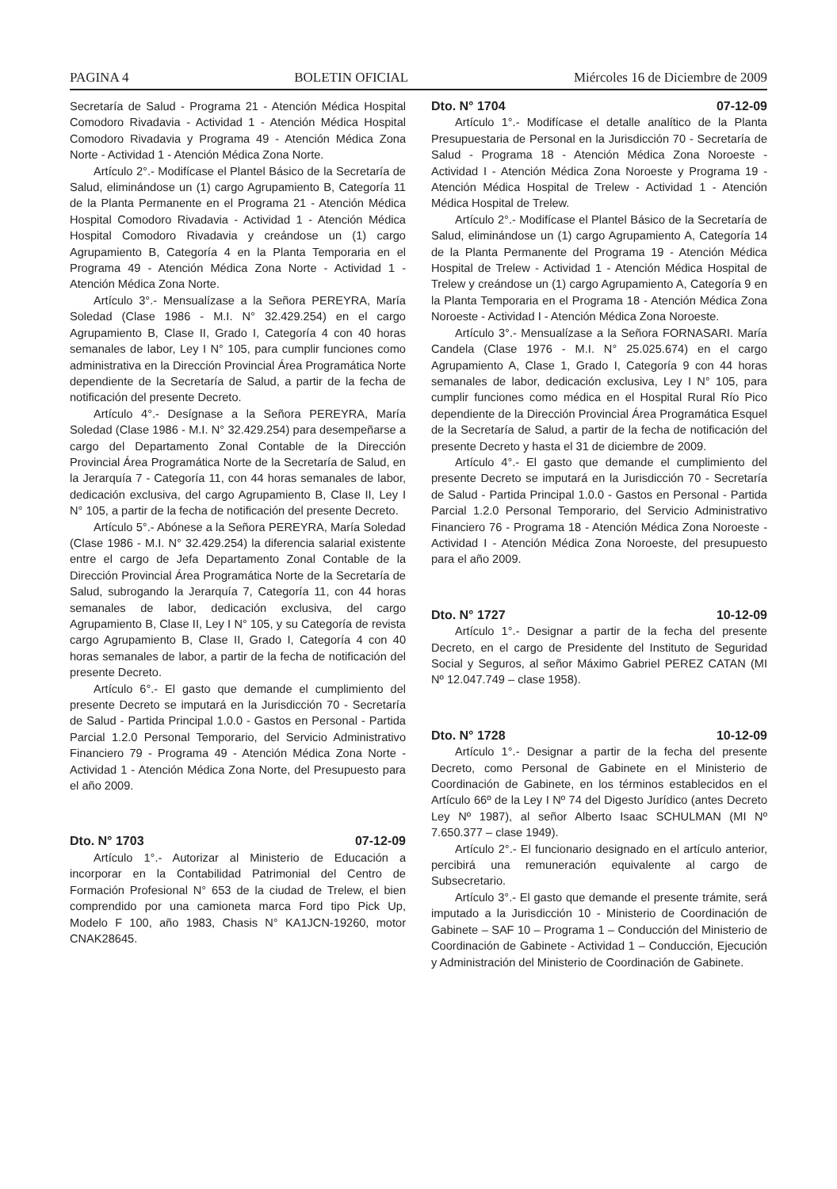PAGINA 4 BOLETIN OFICIAL Miércoles 16 de Diciembre de 2009
Secretaría de Salud - Programa 21 - Atención Médica Hospital Comodoro Rivadavia - Actividad 1 - Atención Médica Hospital Comodoro Rivadavia y Programa 49 - Atención Médica Zona Norte - Actividad 1 - Atención Médica Zona Norte.
Artículo 2°.- Modifícase el Plantel Básico de la Secretaría de Salud, eliminándose un (1) cargo Agrupamiento B, Categoría 11 de la Planta Permanente en el Programa 21 - Atención Médica Hospital Comodoro Rivadavia - Actividad 1 - Atención Médica Hospital Comodoro Rivadavia y creándose un (1) cargo Agrupamiento B, Categoría 4 en la Planta Temporaria en el Programa 49 - Atención Médica Zona Norte - Actividad 1 - Atención Médica Zona Norte.
Artículo 3°.- Mensualízase a la Señora PEREYRA, María Soledad (Clase 1986 - M.I. N° 32.429.254) en el cargo Agrupamiento B, Clase II, Grado I, Categoría 4 con 40 horas semanales de labor, Ley I N° 105, para cumplir funciones como administrativa en la Dirección Provincial Área Programática Norte dependiente de la Secretaría de Salud, a partir de la fecha de notificación del presente Decreto.
Artículo 4°.- Desígnase a la Señora PEREYRA, María Soledad (Clase 1986 - M.I. N° 32.429.254) para desempeñarse a cargo del Departamento Zonal Contable de la Dirección Provincial Área Programática Norte de la Secretaría de Salud, en la Jerarquía 7 - Categoría 11, con 44 horas semanales de labor, dedicación exclusiva, del cargo Agrupamiento B, Clase II, Ley I N° 105, a partir de la fecha de notificación del presente Decreto.
Artículo 5°.- Abónese a la Señora PEREYRA, María Soledad (Clase 1986 - M.I. N° 32.429.254) la diferencia salarial existente entre el cargo de Jefa Departamento Zonal Contable de la Dirección Provincial Área Programática Norte de la Secretaría de Salud, subrogando la Jerarquía 7, Categoría 11, con 44 horas semanales de labor, dedicación exclusiva, del cargo Agrupamiento B, Clase II, Ley I N° 105, y su Categoría de revista cargo Agrupamiento B, Clase II, Grado I, Categoría 4 con 40 horas semanales de labor, a partir de la fecha de notificación del presente Decreto.
Artículo 6°.- El gasto que demande el cumplimiento del presente Decreto se imputará en la Jurisdicción 70 - Secretaría de Salud - Partida Principal 1.0.0 - Gastos en Personal - Partida Parcial 1.2.0 Personal Temporario, del Servicio Administrativo Financiero 79 - Programa 49 - Atención Médica Zona Norte - Actividad 1 - Atención Médica Zona Norte, del Presupuesto para el año 2009.
Dto. N° 1703 07-12-09
Artículo 1°.- Autorizar al Ministerio de Educación a incorporar en la Contabilidad Patrimonial del Centro de Formación Profesional N° 653 de la ciudad de Trelew, el bien comprendido por una camioneta marca Ford tipo Pick Up, Modelo F 100, año 1983, Chasis N° KA1JCN-19260, motor CNAK28645.
Dto. N° 1704 07-12-09
Artículo 1°.- Modifícase el detalle analítico de la Planta Presupuestaria de Personal en la Jurisdicción 70 - Secretaría de Salud - Programa 18 - Atención Médica Zona Noroeste - Actividad I - Atención Médica Zona Noroeste y Programa 19 - Atención Médica Hospital de Trelew - Actividad 1 - Atención Médica Hospital de Trelew.
Artículo 2°.- Modifícase el Plantel Básico de la Secretaría de Salud, eliminándose un (1) cargo Agrupamiento A, Categoría 14 de la Planta Permanente del Programa 19 - Atención Médica Hospital de Trelew - Actividad 1 - Atención Médica Hospital de Trelew y creándose un (1) cargo Agrupamiento A, Categoría 9 en la Planta Temporaria en el Programa 18 - Atención Médica Zona Noroeste - Actividad I - Atención Médica Zona Noroeste.
Artículo 3°.- Mensualízase a la Señora FORNASARI. María Candela (Clase 1976 - M.I. N° 25.025.674) en el cargo Agrupamiento A, Clase 1, Grado I, Categoría 9 con 44 horas semanales de labor, dedicación exclusiva, Ley I N° 105, para cumplir funciones como médica en el Hospital Rural Río Pico dependiente de la Dirección Provincial Área Programática Esquel de la Secretaría de Salud, a partir de la fecha de notificación del presente Decreto y hasta el 31 de diciembre de 2009.
Artículo 4°.- El gasto que demande el cumplimiento del presente Decreto se imputará en la Jurisdicción 70 - Secretaría de Salud - Partida Principal 1.0.0 - Gastos en Personal - Partida Parcial 1.2.0 Personal Temporario, del Servicio Administrativo Financiero 76 - Programa 18 - Atención Médica Zona Noroeste - Actividad I - Atención Médica Zona Noroeste, del presupuesto para el año 2009.
Dto. N° 1727 10-12-09
Artículo 1°.- Designar a partir de la fecha del presente Decreto, en el cargo de Presidente del Instituto de Seguridad Social y Seguros, al señor Máximo Gabriel PEREZ CATAN (MI Nº 12.047.749 – clase 1958).
Dto. N° 1728 10-12-09
Artículo 1°.- Designar a partir de la fecha del presente Decreto, como Personal de Gabinete en el Ministerio de Coordinación de Gabinete, en los términos establecidos en el Artículo 66º de la Ley I Nº 74 del Digesto Jurídico (antes Decreto Ley Nº 1987), al señor Alberto Isaac SCHULMAN (MI Nº 7.650.377 – clase 1949).
Artículo 2°.- El funcionario designado en el artículo anterior, percibirá una remuneración equivalente al cargo de Subsecretario.
Artículo 3°.- El gasto que demande el presente trámite, será imputado a la Jurisdicción 10 - Ministerio de Coordinación de Gabinete – SAF 10 – Programa 1 – Conducción del Ministerio de Coordinación de Gabinete - Actividad 1 – Conducción, Ejecución y Administración del Ministerio de Coordinación de Gabinete.